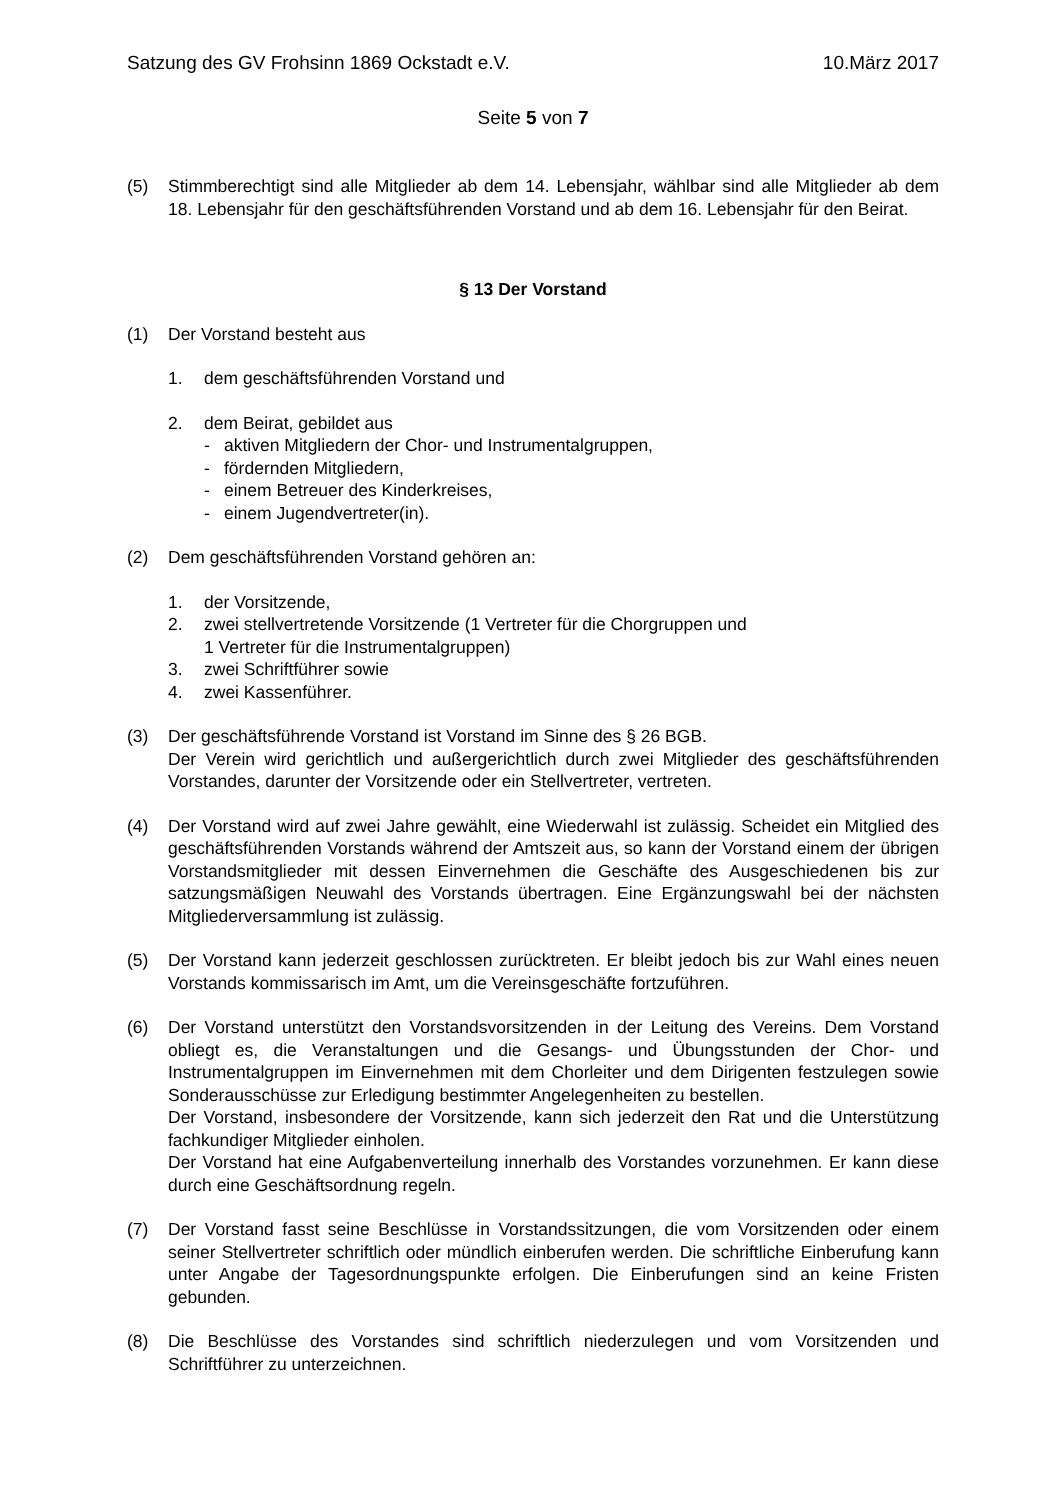Satzung des GV Frohsinn 1869 Ockstadt e.V. 10.März 2017
Seite 5 von 7
(5) Stimmberechtigt sind alle Mitglieder ab dem 14. Lebensjahr, wählbar sind alle Mitglieder ab dem 18. Lebensjahr für den geschäftsführenden Vorstand und ab dem 16. Lebensjahr für den Beirat.
§ 13 Der Vorstand
(1) Der Vorstand besteht aus
1. dem geschäftsführenden Vorstand und
2. dem Beirat, gebildet aus
- aktiven Mitgliedern der Chor- und Instrumentalgruppen,
- fördernden Mitgliedern,
- einem Betreuer des Kinderkreises,
- einem Jugendvertreter(in).
(2) Dem geschäftsführenden Vorstand gehören an:
1. der Vorsitzende,
2. zwei stellvertretende Vorsitzende (1 Vertreter für die Chorgruppen und
1 Vertreter für die Instrumentalgruppen)
3. zwei Schriftführer sowie
4. zwei Kassenführer.
(3) Der geschäftsführende Vorstand ist Vorstand im Sinne des § 26 BGB.
Der Verein wird gerichtlich und außergerichtlich durch zwei Mitglieder des geschäftsführenden Vorstandes, darunter der Vorsitzende oder ein Stellvertreter, vertreten.
(4) Der Vorstand wird auf zwei Jahre gewählt, eine Wiederwahl ist zulässig. Scheidet ein Mitglied des geschäftsführenden Vorstands während der Amtszeit aus, so kann der Vorstand einem der übrigen Vorstandsmitglieder mit dessen Einvernehmen die Geschäfte des Ausgeschiedenen bis zur satzungsmäßigen Neuwahl des Vorstands übertragen. Eine Ergänzungswahl bei der nächsten Mitgliederversammlung ist zulässig.
(5) Der Vorstand kann jederzeit geschlossen zurücktreten. Er bleibt jedoch bis zur Wahl eines neuen Vorstands kommissarisch im Amt, um die Vereinsgeschäfte fortzuführen.
(6) Der Vorstand unterstützt den Vorstandsvorsitzenden in der Leitung des Vereins. Dem Vorstand obliegt es, die Veranstaltungen und die Gesangs- und Übungsstunden der Chor- und Instrumentalgruppen im Einvernehmen mit dem Chorleiter und dem Dirigenten festzulegen sowie Sonderausschüsse zur Erledigung bestimmter Angelegenheiten zu bestellen.
Der Vorstand, insbesondere der Vorsitzende, kann sich jederzeit den Rat und die Unterstützung fachkundiger Mitglieder einholen.
Der Vorstand hat eine Aufgabenverteilung innerhalb des Vorstandes vorzunehmen. Er kann diese durch eine Geschäftsordnung regeln.
(7) Der Vorstand fasst seine Beschlüsse in Vorstandssitzungen, die vom Vorsitzenden oder einem seiner Stellvertreter schriftlich oder mündlich einberufen werden. Die schriftliche Einberufung kann unter Angabe der Tagesordnungspunkte erfolgen. Die Einberufungen sind an keine Fristen gebunden.
(8) Die Beschlüsse des Vorstandes sind schriftlich niederzulegen und vom Vorsitzenden und Schriftführer zu unterzeichnen.